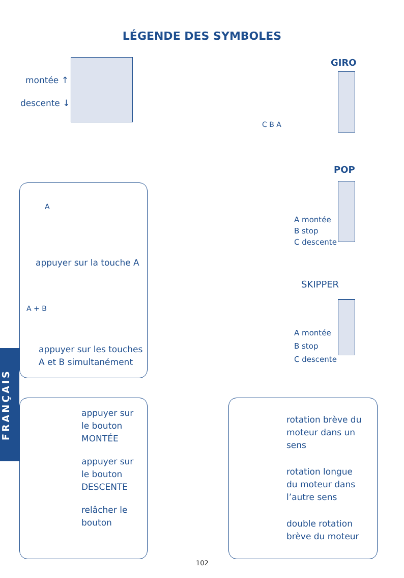LÉGENDE DES SYMBOLES
montée ↑
descente ↓
GIRO
C B A
POP
A montée
B stop
C descente
SKIPPER
A montée
B stop
C descente
A
appuyer sur la touche A
A + B
appuyer sur les touches
A et B simultanément
FRANÇAIS
appuyer sur
le bouton
MONTÉE
appuyer sur
le bouton
DESCENTE
relâcher le
bouton
rotation brève du
moteur dans un
sens
rotation longue
du moteur dans
l’autre sens
double rotation
brève du moteur
102